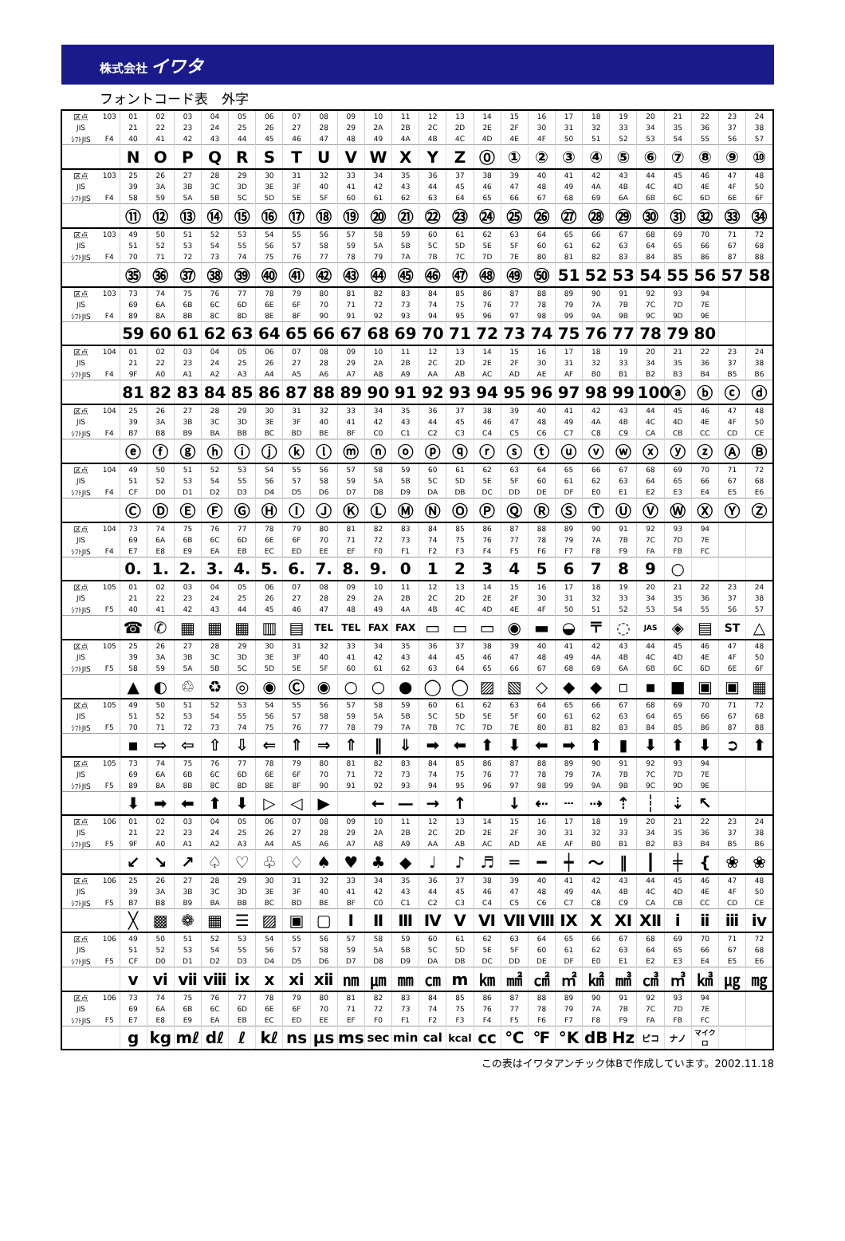株式会社 イワタ
フォントコード表　外字
| 区点 | 103 | 01 | 02 | 03 | 04 | 05 | 06 | 07 | 08 | 09 | 10 | 11 | 12 | 13 | 14 | 15 | 16 | 17 | 18 | 19 | 20 | 21 | 22 | 23 | 24 |
| JIS | | 21 | 22 | 23 | 24 | 25 | 26 | 27 | 28 | 29 | 2A | 2B | 2C | 2D | 2E | 2F | 30 | 31 | 32 | 33 | 34 | 35 | 36 | 37 | 38 |
| ｼﾌﾄJIS | F4 | 40 | 41 | 42 | 43 | 44 | 45 | 46 | 47 | 48 | 49 | 4A | 4B | 4C | 4D | 4E | 4F | 50 | 51 | 52 | 53 | 54 | 55 | 56 | 57 |
| | | N | O | P | Q | R | S | T | U | V | W | X | Y | Z | ⓪ | ① | ② | ③ | ④ | ⑤ | ⑥ | ⑦ | ⑧ | ⑨ | ⑩ |
| 区点 | 103 | 25 | 26 | 27 | 28 | 29 | 30 | 31 | 32 | 33 | 34 | 35 | 36 | 37 | 38 | 39 | 40 | 41 | 42 | 43 | 44 | 45 | 46 | 47 | 48 |
| JIS | | 39 | 3A | 3B | 3C | 3D | 3E | 3F | 40 | 41 | 42 | 43 | 44 | 45 | 46 | 47 | 48 | 49 | 4A | 4B | 4C | 4D | 4E | 4F | 50 |
| ｼﾌﾄJIS | F4 | 58 | 59 | 5A | 5B | 5C | 5D | 5E | 5F | 60 | 61 | 62 | 63 | 64 | 65 | 66 | 67 | 68 | 69 | 6A | 6B | 6C | 6D | 6E | 6F |
| | | ⑪ | ⑫ | ⑬ | ⑭ | ⑮ | ⑯ | ⑰ | ⑱ | ⑲ | ⑳ | ㉑ | ㉒ | ㉓ | ㉔ | ㉕ | ㉖ | ㉗ | ㉘ | ㉙ | ㉚ | ㉛ | ㉜ | ㉝ | ㉞ |
| 区点 | 103 | 49 | 50 | 51 | 52 | 53 | 54 | 55 | 56 | 57 | 58 | 59 | 60 | 61 | 62 | 63 | 64 | 65 | 66 | 67 | 68 | 69 | 70 | 71 | 72 |
| JIS | | 51 | 52 | 53 | 54 | 55 | 56 | 57 | 58 | 59 | 5A | 5B | 5C | 5D | 5E | 5F | 60 | 61 | 62 | 63 | 64 | 65 | 66 | 67 | 68 |
| ｼﾌﾄJIS | F4 | 70 | 71 | 72 | 73 | 74 | 75 | 76 | 77 | 78 | 79 | 7A | 7B | 7C | 7D | 7E | 80 | 81 | 82 | 83 | 84 | 85 | 86 | 87 | 88 |
| | | ㉟ | ㊱ | ㊲ | ㊳ | ㊴ | ㊵ | ㊶ | ㊷ | ㊸ | ㊹ | ㊺ | ㊻ | ㊼ | ㊽ | ㊾ | ㊿ | 51 | 52 | 53 | 54 | 55 | 56 | 57 | 58 |
| 区点 | 103 | 73 | 74 | 75 | 76 | 77 | 78 | 79 | 80 | 81 | 82 | 83 | 84 | 85 | 86 | 87 | 88 | 89 | 90 | 91 | 92 | 93 | 94 | | |
| JIS | | 69 | 6A | 6B | 6C | 6D | 6E | 6F | 70 | 71 | 72 | 73 | 74 | 75 | 76 | 77 | 78 | 79 | 7A | 7B | 7C | 7D | 7E | | |
| ｼﾌﾄJIS | F4 | 89 | 8A | 8B | 8C | 8D | 8E | 8F | 90 | 91 | 92 | 93 | 94 | 95 | 96 | 97 | 98 | 99 | 9A | 9B | 9C | 9D | 9E | | |
| | | 59 | 60 | 61 | 62 | 63 | 64 | 65 | 66 | 67 | 68 | 69 | 70 | 71 | 72 | 73 | 74 | 75 | 76 | 77 | 78 | 79 | 80 | | |
| 区点 | 104 | 01 | 02 | 03 | 04 | 05 | 06 | 07 | 08 | 09 | 10 | 11 | 12 | 13 | 14 | 15 | 16 | 17 | 18 | 19 | 20 | 21 | 22 | 23 | 24 |
| JIS | | 21 | 22 | 23 | 24 | 25 | 26 | 27 | 28 | 29 | 2A | 2B | 2C | 2D | 2E | 2F | 30 | 31 | 32 | 33 | 34 | 35 | 36 | 37 | 38 |
| ｼﾌﾄJIS | F4 | 9F | A0 | A1 | A2 | A3 | A4 | A5 | A6 | A7 | A8 | A9 | AA | AB | AC | AD | AE | AF | B0 | B1 | B2 | B3 | B4 | B5 | B6 |
| | | 81 | 82 | 83 | 84 | 85 | 86 | 87 | 88 | 89 | 90 | 91 | 92 | 93 | 94 | 95 | 96 | 97 | 98 | 99 | 100 | ⓐ | ⓑ | ⓒ | ⓓ |
| 区点 | 104 | 25 | 26 | 27 | 28 | 29 | 30 | 31 | 32 | 33 | 34 | 35 | 36 | 37 | 38 | 39 | 40 | 41 | 42 | 43 | 44 | 45 | 46 | 47 | 48 |
| JIS | | 39 | 3A | 3B | 3C | 3D | 3E | 3F | 40 | 41 | 42 | 43 | 44 | 45 | 46 | 47 | 48 | 49 | 4A | 4B | 4C | 4D | 4E | 4F | 50 |
| ｼﾌﾄJIS | F4 | B7 | B8 | B9 | BA | BB | BC | BD | BE | BF | C0 | C1 | C2 | C3 | C4 | C5 | C6 | C7 | C8 | C9 | CA | CB | CC | CD | CE |
| | | ⓔ | ⓕ | ⓖ | ⓗ | ⓘ | ⓙ | ⓚ | ⓛ | ⓜ | ⓝ | ⓞ | ⓟ | ⓠ | ⓡ | ⓢ | ⓣ | ⓤ | ⓥ | ⓦ | ⓧ | ⓨ | ⓩ | Ⓐ | Ⓑ |
| 区点 | 104 | 49 | 50 | 51 | 52 | 53 | 54 | 55 | 56 | 57 | 58 | 59 | 60 | 61 | 62 | 63 | 64 | 65 | 66 | 67 | 68 | 69 | 70 | 71 | 72 |
| JIS | | 51 | 52 | 53 | 54 | 55 | 56 | 57 | 58 | 59 | 5A | 5B | 5C | 5D | 5E | 5F | 60 | 61 | 62 | 63 | 64 | 65 | 66 | 67 | 68 |
| ｼﾌﾄJIS | F4 | CF | D0 | D1 | D2 | D3 | D4 | D5 | D6 | D7 | D8 | D9 | DA | DB | DC | DD | DE | DF | E0 | E1 | E2 | E3 | E4 | E5 | E6 |
| | | Ⓒ | Ⓓ | Ⓔ | Ⓕ | Ⓖ | Ⓗ | Ⓘ | Ⓙ | Ⓚ | Ⓛ | Ⓜ | Ⓝ | Ⓞ | Ⓟ | Ⓠ | Ⓡ | Ⓢ | Ⓣ | Ⓤ | Ⓥ | Ⓦ | Ⓧ | Ⓨ | Ⓩ |
| 区点 | 104 | 73 | 74 | 75 | 76 | 77 | 78 | 79 | 80 | 81 | 82 | 83 | 84 | 85 | 86 | 87 | 88 | 89 | 90 | 91 | 92 | 93 | 94 | | |
| JIS | | 69 | 6A | 6B | 6C | 6D | 6E | 6F | 70 | 71 | 72 | 73 | 74 | 75 | 76 | 77 | 78 | 79 | 7A | 7B | 7C | 7D | 7E | | |
| ｼﾌﾄJIS | F4 | E7 | E8 | E9 | EA | EB | EC | ED | EE | EF | F0 | F1 | F2 | F3 | F4 | F5 | F6 | F7 | F8 | F9 | FA | FB | FC | | |
| | | 0. | 1. | 2. | 3. | 4. | 5. | 6. | 7. | 8. | 9. | 0 | 1 | 2 | 3 | 4 | 5 | 6 | 7 | 8 | 9 | ○ | | | |
| 区点 | 105 | 01 | 02 | 03 | 04 | 05 | 06 | 07 | 08 | 09 | 10 | 11 | 12 | 13 | 14 | 15 | 16 | 17 | 18 | 19 | 20 | 21 | 22 | 23 | 24 |
| JIS | | 21 | 22 | 23 | 24 | 25 | 26 | 27 | 28 | 29 | 2A | 2B | 2C | 2D | 2E | 2F | 30 | 31 | 32 | 33 | 34 | 35 | 36 | 37 | 38 |
| ｼﾌﾄJIS | F5 | 40 | 41 | 42 | 43 | 44 | 45 | 46 | 47 | 48 | 49 | 4A | 4B | 4C | 4D | 4E | 4F | 50 | 51 | 52 | 53 | 54 | 55 | 56 | 57 |
| | | ☎ | ✆ | ▦ | ▦ | ▦ | ▥ | ▤ | TEL | TEL | FAX | FAX | ▭ | ▭ | ▭ | ◉ | ▬ | ◒ | 〒 | ◌ | JAS | ◈ | ▤ | ST | △ |
| 区点 | 105 | 25 | 26 | 27 | 28 | 29 | 30 | 31 | 32 | 33 | 34 | 35 | 36 | 37 | 38 | 39 | 40 | 41 | 42 | 43 | 44 | 45 | 46 | 47 | 48 |
| JIS | | 39 | 3A | 3B | 3C | 3D | 3E | 3F | 40 | 41 | 42 | 43 | 44 | 45 | 46 | 47 | 48 | 49 | 4A | 4B | 4C | 4D | 4E | 4F | 50 |
| ｼﾌﾄJIS | F5 | 58 | 59 | 5A | 5B | 5C | 5D | 5E | 5F | 60 | 61 | 62 | 63 | 64 | 65 | 66 | 67 | 68 | 69 | 6A | 6B | 6C | 6D | 6E | 6F |
| | | ▲ | ◐ | ♲ | ♻ | ◎ | ◉ | Ⓒ | ◉ | ○ | ○ | ● | ◯ | ◯ | ▨ | ▧ | ◇ | ◆ | ◆ | ▫ | ▪ | ■ | ▣ | ▣ | ▦ |
| 区点 | 105 | 49 | 50 | 51 | 52 | 53 | 54 | 55 | 56 | 57 | 58 | 59 | 60 | 61 | 62 | 63 | 64 | 65 | 66 | 67 | 68 | 69 | 70 | 71 | 72 |
| JIS | | 51 | 52 | 53 | 54 | 55 | 56 | 57 | 58 | 59 | 5A | 5B | 5C | 5D | 5E | 5F | 60 | 61 | 62 | 63 | 64 | 65 | 66 | 67 | 68 |
| ｼﾌﾄJIS | F5 | 70 | 71 | 72 | 73 | 74 | 75 | 76 | 77 | 78 | 79 | 7A | 7B | 7C | 7D | 7E | 80 | 81 | 82 | 83 | 84 | 85 | 86 | 87 | 88 |
| | | ▪ | ⇨ | ⇦ | ⇧ | ⇩ | ⇐ | ⇑ | ⇒ | ⇑ | ‖ | ⇓ | ➡ | ⬅ | ⬆ | ⬇ | ⬅ | ➡ | ⬆ | ▮ | ⬇ | ⬆ | ⬇ | ➲ | ⬆ |
| 区点 | 105 | 73 | 74 | 75 | 76 | 77 | 78 | 79 | 80 | 81 | 82 | 83 | 84 | 85 | 86 | 87 | 88 | 89 | 90 | 91 | 92 | 93 | 94 | | |
| JIS | | 69 | 6A | 6B | 6C | 6D | 6E | 6F | 70 | 71 | 72 | 73 | 74 | 75 | 76 | 77 | 78 | 79 | 7A | 7B | 7C | 7D | 7E | | |
| ｼﾌﾄJIS | F5 | 89 | 8A | 8B | 8C | 8D | 8E | 8F | 90 | 91 | 92 | 93 | 94 | 95 | 96 | 97 | 98 | 99 | 9A | 9B | 9C | 9D | 9E | | |
| | | ⬇ | ➡ | ⬅ | ⬆ | ⬇ | ▷ | ◁ | ▶ | | ← | — | → | ↑ | | ↓ | ⇠ | ┄ | ⇢ | ⇡ | ┆ | ⇣ | ↖ | | |
| 区点 | 106 | 01 | 02 | 03 | 04 | 05 | 06 | 07 | 08 | 09 | 10 | 11 | 12 | 13 | 14 | 15 | 16 | 17 | 18 | 19 | 20 | 21 | 22 | 23 | 24 |
| JIS | | 21 | 22 | 23 | 24 | 25 | 26 | 27 | 28 | 29 | 2A | 2B | 2C | 2D | 2E | 2F | 30 | 31 | 32 | 33 | 34 | 35 | 36 | 37 | 38 |
| ｼﾌﾄJIS | F5 | 9F | A0 | A1 | A2 | A3 | A4 | A5 | A6 | A7 | A8 | A9 | AA | AB | AC | AD | AE | AF | B0 | B1 | B2 | B3 | B4 | B5 | B6 |
| | | ↙ | ↘ | ↗ | ♤ | ♡ | ♧ | ♢ | ♠ | ♥ | ♣ | ◆ | ♩ | ♪ | ♬ | ═ | ━ | ┿ | 〜 | ‖ | ┃ | ╪ | { | ❀ | ❀ |
| 区点 | 106 | 25 | 26 | 27 | 28 | 29 | 30 | 31 | 32 | 33 | 34 | 35 | 36 | 37 | 38 | 39 | 40 | 41 | 42 | 43 | 44 | 45 | 46 | 47 | 48 |
| JIS | | 39 | 3A | 3B | 3C | 3D | 3E | 3F | 40 | 41 | 42 | 43 | 44 | 45 | 46 | 47 | 48 | 49 | 4A | 4B | 4C | 4D | 4E | 4F | 50 |
| ｼﾌﾄJIS | F5 | B7 | B8 | B9 | BA | BB | BC | BD | BE | BF | C0 | C1 | C2 | C3 | C4 | C5 | C6 | C7 | C8 | C9 | CA | CB | CC | CD | CE |
| | | ╳ | ▩ | ❁ | ▦ | ☰ | ▨ | ▣ | ▢ | Ⅰ | Ⅱ | Ⅲ | Ⅳ | Ⅴ | Ⅵ | Ⅶ | Ⅷ | Ⅸ | Ⅹ | Ⅺ | Ⅻ | ⅰ | ⅱ | ⅲ | ⅳ |
| 区点 | 106 | 49 | 50 | 51 | 52 | 53 | 54 | 55 | 56 | 57 | 58 | 59 | 60 | 61 | 62 | 63 | 64 | 65 | 66 | 67 | 68 | 69 | 70 | 71 | 72 |
| JIS | | 51 | 52 | 53 | 54 | 55 | 56 | 57 | 58 | 59 | 5A | 5B | 5C | 5D | 5E | 5F | 60 | 61 | 62 | 63 | 64 | 65 | 66 | 67 | 68 |
| ｼﾌﾄJIS | F5 | CF | D0 | D1 | D2 | D3 | D4 | D5 | D6 | D7 | D8 | D9 | DA | DB | DC | DD | DE | DF | E0 | E1 | E2 | E3 | E4 | E5 | E6 |
| | | ⅴ | ⅵ | ⅶ | ⅷ | ⅸ | ⅹ | ⅺ | ⅻ | ㎚ | ㎛ | ㎜ | ㎝ | m | ㎞ | ㎟ | ㎠ | ㎡ | ㎢ | ㎣ | ㎤ | ㎥ | ㎦ | ㎍ | ㎎ |
| 区点 | 106 | 73 | 74 | 75 | 76 | 77 | 78 | 79 | 80 | 81 | 82 | 83 | 84 | 85 | 86 | 87 | 88 | 89 | 90 | 91 | 92 | 93 | 94 | | |
| JIS | | 69 | 6A | 6B | 6C | 6D | 6E | 6F | 70 | 71 | 72 | 73 | 74 | 75 | 76 | 77 | 78 | 79 | 7A | 7B | 7C | 7D | 7E | | |
| ｼﾌﾄJIS | F5 | E7 | E8 | E9 | EA | EB | EC | ED | EE | EF | F0 | F1 | F2 | F3 | F4 | F5 | F6 | F7 | F8 | F9 | FA | FB | FC | | |
| | | g | kg | mℓ | dℓ | ℓ | kℓ | ns | μs | ms | sec | min | cal | kcal | cc | ℃ | ℉ | °K | dB | Hz | ピコ | ナノ | マイクロ | | |
この表はイワタアンチック体Bで作成しています。2002.11.18